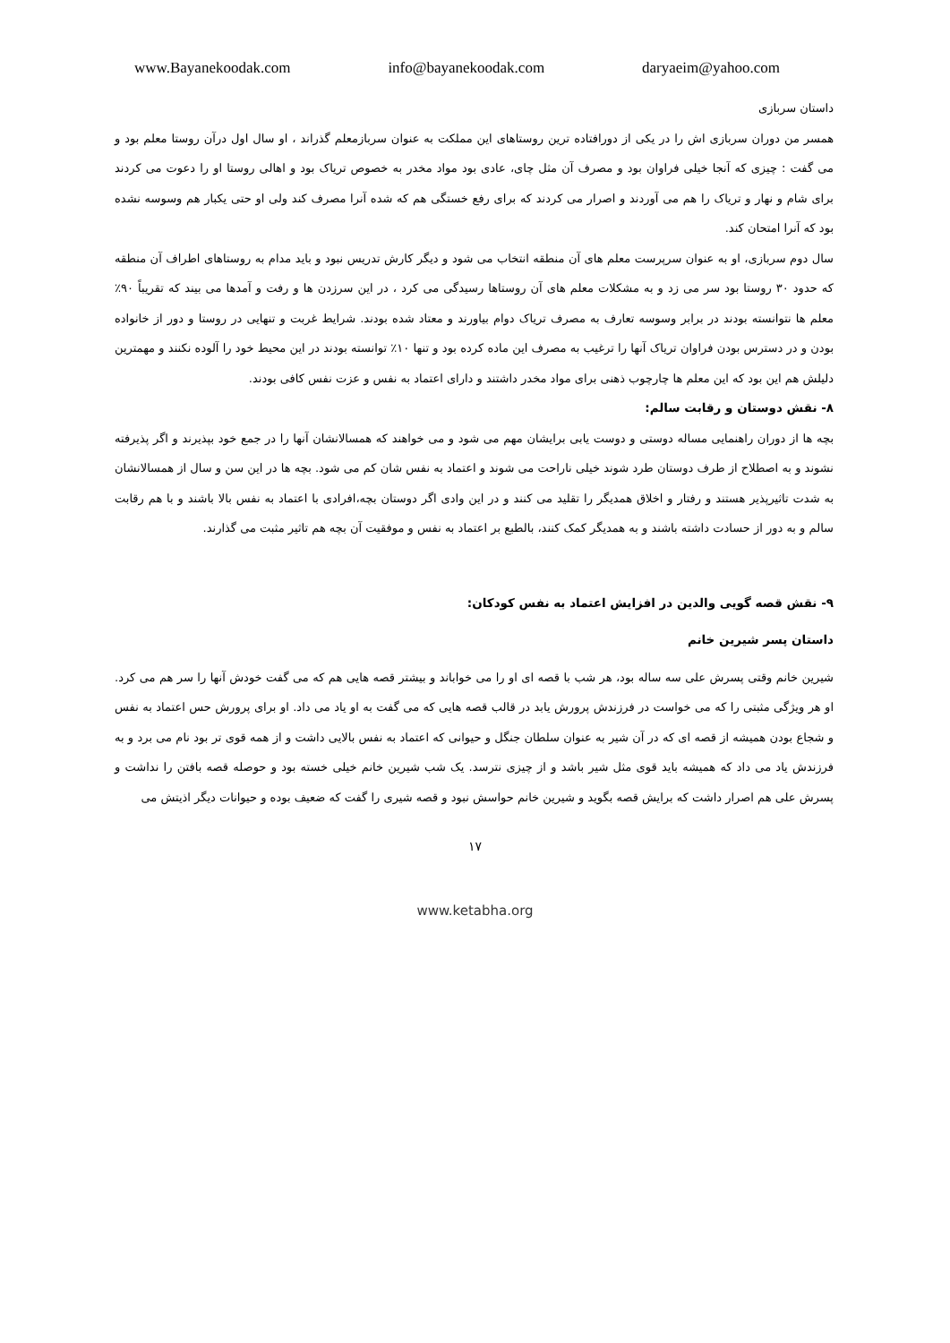www.Bayanekoodak.com info@bayanekoodak.com daryaeim@yahoo.com
داستان سربازی
همسر من دوران سربازی اش را در یکی از دورافتاده ترین روستاهای این مملکت به عنوان سربازمعلم گذراند ، او سال اول درآن روستا معلم بود و می گفت : چیزی که آنجا خیلی فراوان بود و مصرف آن مثل چای، عادی بود مواد مخدر به خصوص تریاک بود و اهالی روستا او را دعوت می کردند برای شام و نهار و تریاک را هم می آوردند و اصرار می کردند که برای رفع خستگی هم که شده آنرا مصرف کند ولی او حتی یکبار هم وسوسه نشده بود که آنرا امتحان کند.
سال دوم سربازی، او به عنوان سرپرست معلم های آن منطقه انتخاب می شود و دیگر کارش تدریس نبود و باید مدام به روستاهای اطراف آن منطقه که حدود ۳۰ روستا بود سر می زد و به مشکلات معلم های آن روستاها رسیدگی می کرد ، در این سرزدن ها و رفت و آمدها می بیند که تقریباً ۹۰٪ معلم ها نتوانسته بودند در برابر وسوسه تعارف به مصرف تریاک دوام بیاورند و معتاد شده بودند. شرایط غربت و تنهایی در روستا و دور از خانواده بودن و در دسترس بودن فراوان تریاک آنها را ترغیب به مصرف این ماده کرده بود و تنها ۱۰٪ توانسته بودند در این محیط خود را آلوده نکنند و مهمترین دلیلش هم این بود که این معلم ها چارچوب ذهنی برای مواد مخدر داشتند و دارای اعتماد به نفس و عزت نفس کافی بودند.
۸- نقش دوستان و رقابت سالم:
بچه ها از دوران راهنمایی مساله دوستی و دوست یابی برایشان مهم می شود و می خواهند که همسالانشان آنها را در جمع خود بپذیرند و اگر پذیرفته نشوند و به اصطلاح از طرف دوستان طرد شوند خیلی ناراحت می شوند و اعتماد به نفس شان کم می شود. بچه ها در این سن و سال از همسالانشان به شدت تاثیرپذیر هستند و رفتار و اخلاق همدیگر را تقلید می کنند و در این وادی اگر دوستان بچه،افرادی با اعتماد به نفس بالا باشند و با هم رقابت سالم و به دور از حسادت داشته باشند و به همدیگر کمک کنند، بالطبع بر اعتماد به نفس و موفقیت آن بچه هم تاثیر مثبت می گذارند.
۹- نقش قصه گویی والدین در افزایش اعتماد به نفس کودکان:
داستان پسر شیرین خانم
شیرین خانم وقتی پسرش علی سه ساله بود، هر شب با قصه ای او را می خواباند و بیشتر قصه هایی هم که می گفت خودش آنها را سر هم می کرد. او هر ویژگی مثبتی را که می خواست در فرزندش پرورش یابد در قالب قصه هایی که می گفت به او یاد می داد. او برای پرورش حس اعتماد به نفس و شجاع بودن همیشه از قصه ای که در آن شیر به عنوان سلطان جنگل و حیوانی که اعتماد به نفس بالایی داشت و از همه قوی تر بود نام می برد و به فرزندش یاد می داد که همیشه باید قوی مثل شیر باشد و از چیزی نترسد. یک شب شیرین خانم خیلی خسته بود و حوصله قصه بافتن را نداشت و پسرش علی هم اصرار داشت که برایش قصه بگوید و شیرین خانم حواسش نبود و قصه شیری را گفت که ضعیف بوده و حیوانات دیگر اذیتش می
۱۷
www.ketabha.org